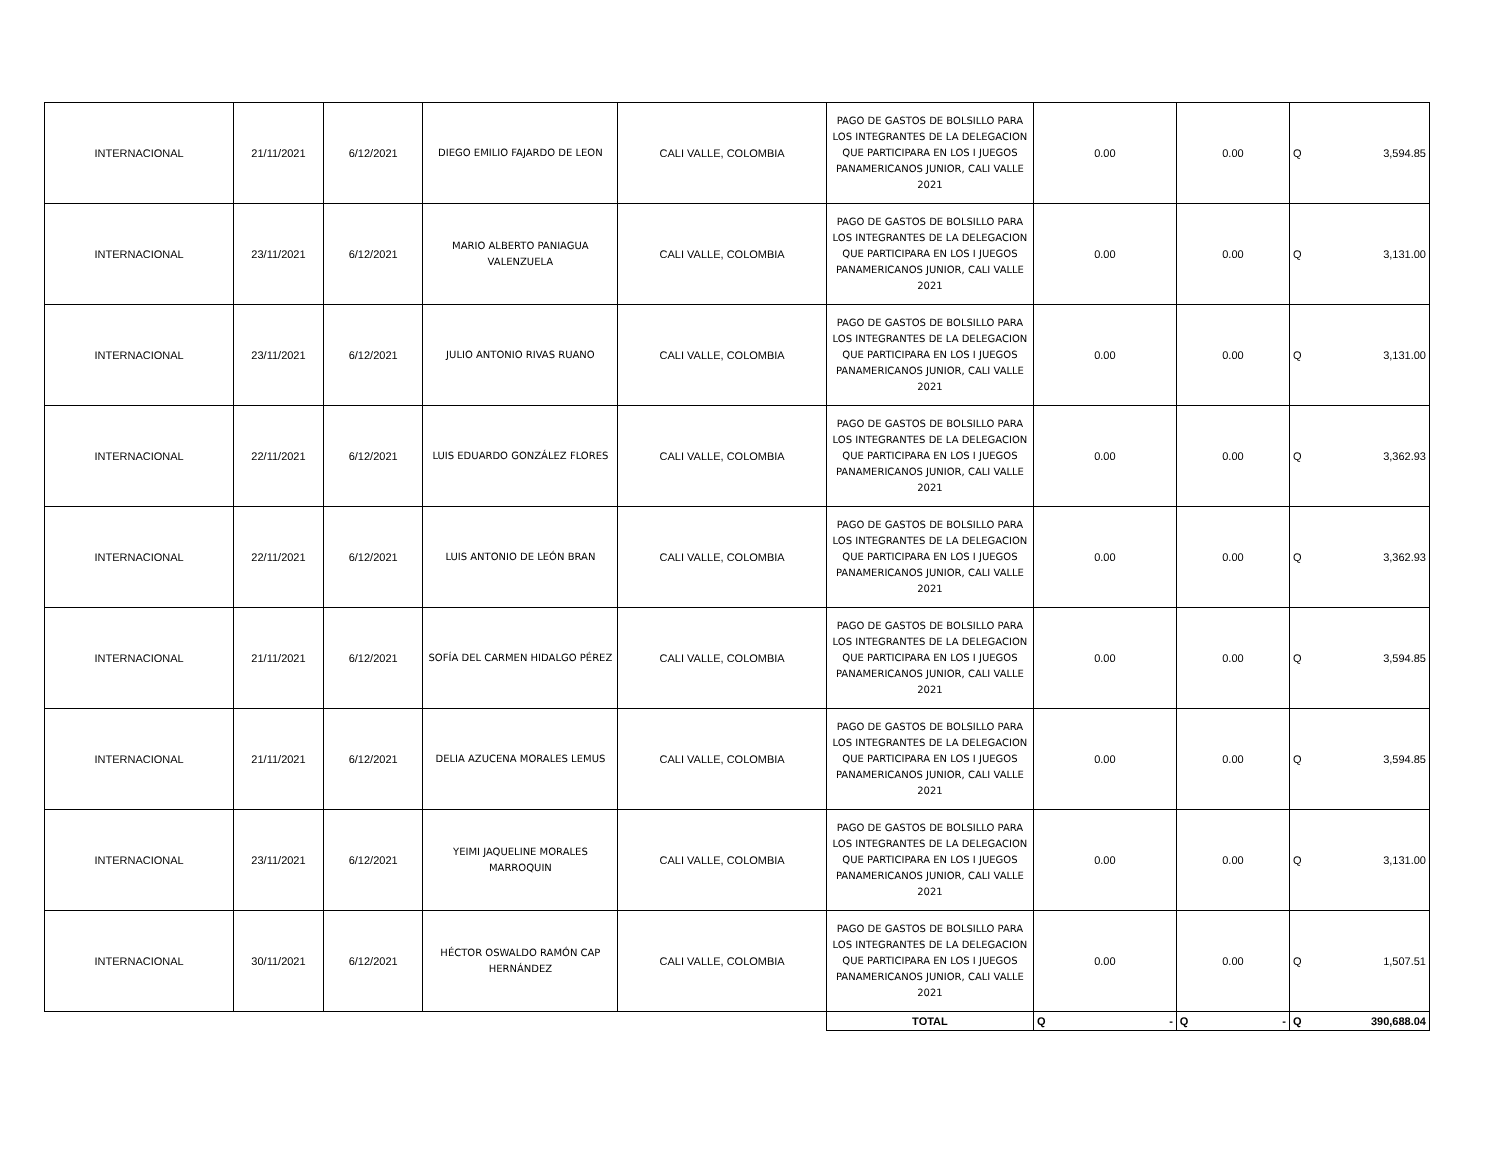| INTERNACIONAL | 21/11/2021 | 6/12/2021 | DIEGO EMILIO FAJARDO DE LEON | CALI VALLE, COLOMBIA | PAGO DE GASTOS DE BOLSILLO PARA LOS INTEGRANTES DE LA DELEGACION QUE PARTICIPARA EN LOS I JUEGOS PANAMERICANOS JUNIOR, CALI VALLE 2021 | 0.00 | 0.00 | Q | 3,594.85 |
| INTERNACIONAL | 23/11/2021 | 6/12/2021 | MARIO ALBERTO PANIAGUA VALENZUELA | CALI VALLE, COLOMBIA | PAGO DE GASTOS DE BOLSILLO PARA LOS INTEGRANTES DE LA DELEGACION QUE PARTICIPARA EN LOS I JUEGOS PANAMERICANOS JUNIOR, CALI VALLE 2021 | 0.00 | 0.00 | Q | 3,131.00 |
| INTERNACIONAL | 23/11/2021 | 6/12/2021 | JULIO ANTONIO RIVAS RUANO | CALI VALLE, COLOMBIA | PAGO DE GASTOS DE BOLSILLO PARA LOS INTEGRANTES DE LA DELEGACION QUE PARTICIPARA EN LOS I JUEGOS PANAMERICANOS JUNIOR, CALI VALLE 2021 | 0.00 | 0.00 | Q | 3,131.00 |
| INTERNACIONAL | 22/11/2021 | 6/12/2021 | LUIS EDUARDO GONZÁLEZ FLORES | CALI VALLE, COLOMBIA | PAGO DE GASTOS DE BOLSILLO PARA LOS INTEGRANTES DE LA DELEGACION QUE PARTICIPARA EN LOS I JUEGOS PANAMERICANOS JUNIOR, CALI VALLE 2021 | 0.00 | 0.00 | Q | 3,362.93 |
| INTERNACIONAL | 22/11/2021 | 6/12/2021 | LUIS ANTONIO DE LEÓN BRAN | CALI VALLE, COLOMBIA | PAGO DE GASTOS DE BOLSILLO PARA LOS INTEGRANTES DE LA DELEGACION QUE PARTICIPARA EN LOS I JUEGOS PANAMERICANOS JUNIOR, CALI VALLE 2021 | 0.00 | 0.00 | Q | 3,362.93 |
| INTERNACIONAL | 21/11/2021 | 6/12/2021 | SOFÍA DEL CARMEN HIDALGO PÉREZ | CALI VALLE, COLOMBIA | PAGO DE GASTOS DE BOLSILLO PARA LOS INTEGRANTES DE LA DELEGACION QUE PARTICIPARA EN LOS I JUEGOS PANAMERICANOS JUNIOR, CALI VALLE 2021 | 0.00 | 0.00 | Q | 3,594.85 |
| INTERNACIONAL | 21/11/2021 | 6/12/2021 | DELIA AZUCENA MORALES LEMUS | CALI VALLE, COLOMBIA | PAGO DE GASTOS DE BOLSILLO PARA LOS INTEGRANTES DE LA DELEGACION QUE PARTICIPARA EN LOS I JUEGOS PANAMERICANOS JUNIOR, CALI VALLE 2021 | 0.00 | 0.00 | Q | 3,594.85 |
| INTERNACIONAL | 23/11/2021 | 6/12/2021 | YEIMI JAQUELINE MORALES MARROQUIN | CALI VALLE, COLOMBIA | PAGO DE GASTOS DE BOLSILLO PARA LOS INTEGRANTES DE LA DELEGACION QUE PARTICIPARA EN LOS I JUEGOS PANAMERICANOS JUNIOR, CALI VALLE 2021 | 0.00 | 0.00 | Q | 3,131.00 |
| INTERNACIONAL | 30/11/2021 | 6/12/2021 | HÉCTOR OSWALDO RAMÓN CAP HERNÁNDEZ | CALI VALLE, COLOMBIA | PAGO DE GASTOS DE BOLSILLO PARA LOS INTEGRANTES DE LA DELEGACION QUE PARTICIPARA EN LOS I JUEGOS PANAMERICANOS JUNIOR, CALI VALLE 2021 | 0.00 | 0.00 | Q | 1,507.51 |
| | | | | | TOTAL | Q - | Q - | Q | 390,688.04 |